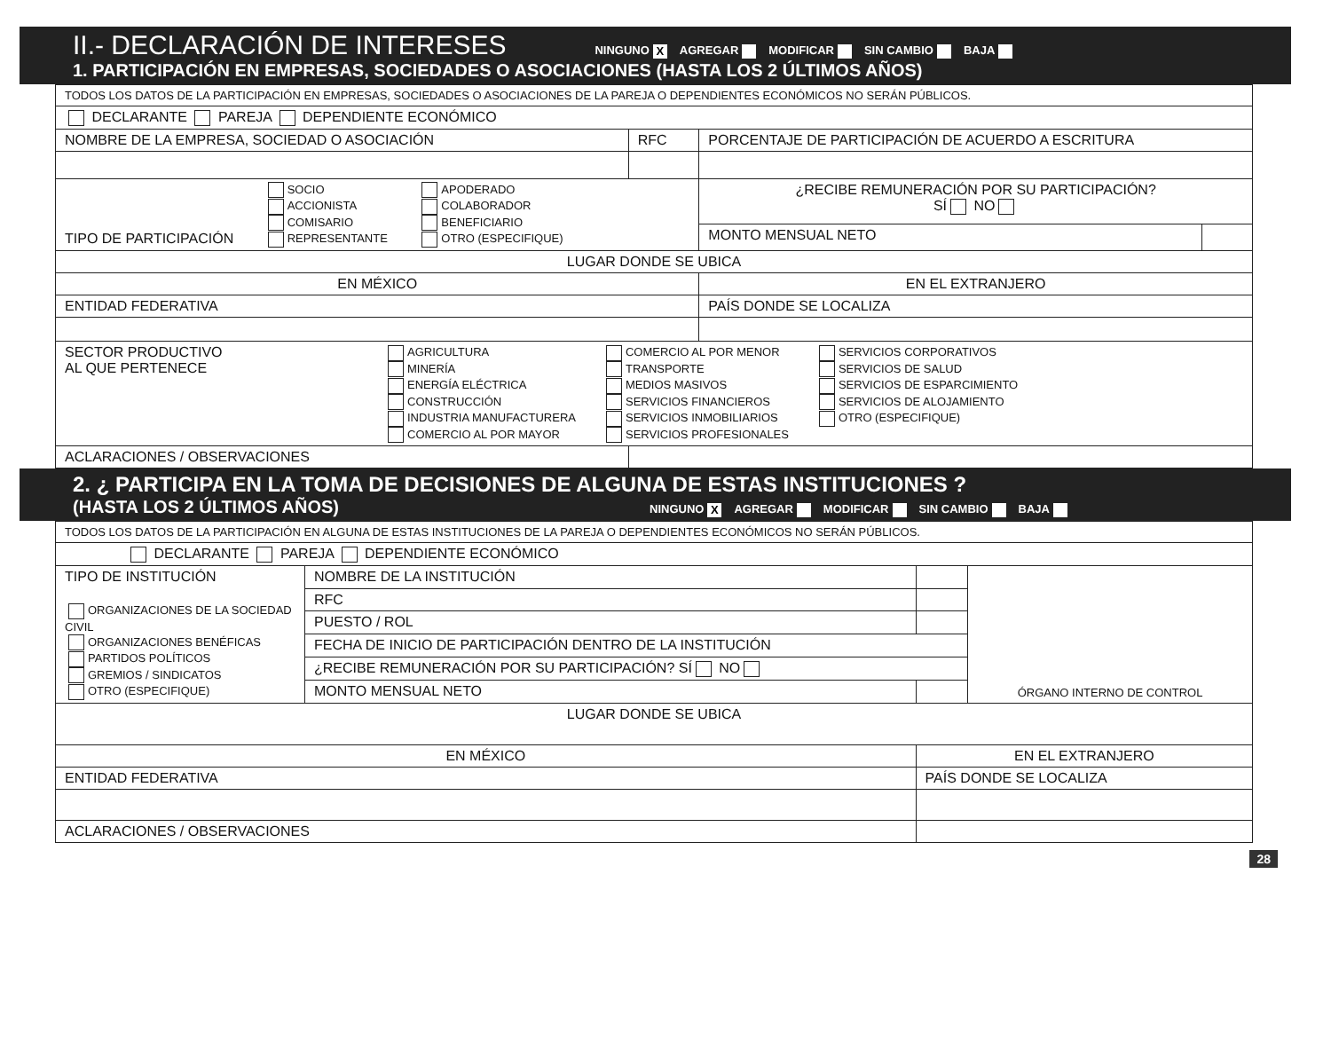II.- DECLARACIÓN DE INTERESES NINGUNO X AGREGAR MODIFICAR SIN CAMBIO BAJA
1. PARTICIPACIÓN EN EMPRESAS, SOCIEDADES O ASOCIACIONES (HASTA LOS 2 ÚLTIMOS AÑOS)
| TODOS LOS DATOS DE LA PARTICIPACIÓN EN EMPRESAS, SOCIEDADES O ASOCIACIONES DE LA PAREJA O DEPENDIENTES ECONÓMICOS NO SERÁN PÚBLICOS. | | | |
| DECLARANTE PAREJA DEPENDIENTE ECONÓMICO | | | |
| NOMBRE DE LA EMPRESA, SOCIEDAD O ASOCIACIÓN | RFC | PORCENTAJE DE PARTICIPACIÓN DE ACUERDO A ESCRITURA | |
| TIPO DE PARTICIPACIÓN SOCIO ACCIONISTA COMISARIO REPRESENTANTE APODERADO COLABORADOR BENEFICIARIO OTRO (ESPECIFIQUE) | | ¿RECIBE REMUNERACIÓN POR SU PARTICIPACIÓN? SÍ NO | |
| | | MONTO MENSUAL NETO | |
| LUGAR DONDE SE UBICA | | | |
| EN MÉXICO | | EN EL EXTRANJERO | |
| ENTIDAD FEDERATIVA | | PAÍS DONDE SE LOCALIZA | |
| SECTOR PRODUCTIVO AL QUE PERTENECE AGRICULTURA MINERÍA ENERGÍA ELÉCTRICA CONSTRUCCIÓN INDUSTRIA MANUFACTURERA COMERCIO AL POR MAYOR COMERCIO AL POR MENOR TRANSPORTE MEDIOS MASIVOS SERVICIOS FINANCIEROS SERVICIOS INMOBILIARIOS SERVICIOS PROFESIONALES SERVICIOS CORPORATIVOS SERVICIOS DE SALUD SERVICIOS DE ESPARCIMIENTO SERVICIOS DE ALOJAMIENTO OTRO (ESPECIFIQUE) | | | |
| ACLARACIONES / OBSERVACIONES | | | |
2. ¿ PARTICIPA EN LA TOMA DE DECISIONES DE ALGUNA DE ESTAS INSTITUCIONES ?
(HASTA LOS 2 ÚLTIMOS AÑOS) NINGUNO X AGREGAR MODIFICAR SIN CAMBIO BAJA
| TODOS LOS DATOS DE LA PARTICIPACIÓN EN ALGUNA DE ESTAS INSTITUCIONES DE LA PAREJA O DEPENDIENTES ECONÓMICOS NO SERÁN PÚBLICOS. | | | |
| DECLARANTE PAREJA DEPENDIENTE ECONÓMICO | | | |
| TIPO DE INSTITUCIÓN ORGANIZACIONES DE LA SOCIEDAD CIVIL ORGANIZACIONES BENÉFICAS PARTIDOS POLÍTICOS GREMIOS / SINDICATOS OTRO (ESPECIFIQUE) | NOMBRE DE LA INSTITUCIÓN | | ÓRGANO INTERNO DE CONTROL |
| | RFC | | |
| | PUESTO / ROL | | |
| | FECHA DE INICIO DE PARTICIPACIÓN DENTRO DE LA INSTITUCIÓN | | |
| | ¿RECIBE REMUNERACIÓN POR SU PARTICIPACIÓN? SÍ NO | | |
| | MONTO MENSUAL NETO | | |
| LUGAR DONDE SE UBICA | | | |
| EN MÉXICO | | EN EL EXTRANJERO | |
| ENTIDAD FEDERATIVA | | PAÍS DONDE SE LOCALIZA | |
| ACLARACIONES / OBSERVACIONES | | | |
28